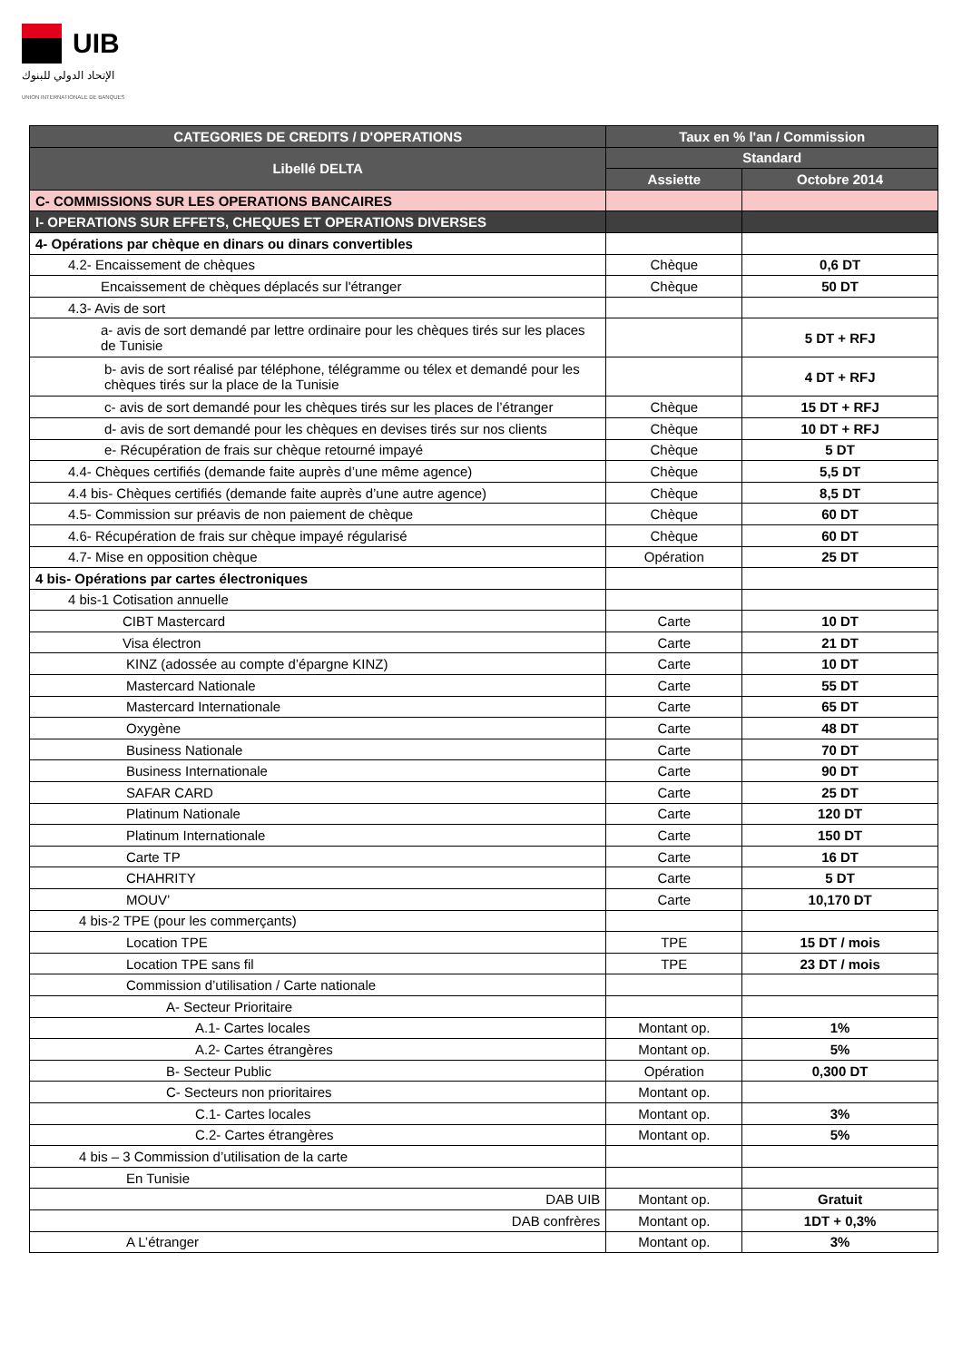UIB
الإتحاد الدولي للبنوك
UNION INTERNATIONALE DE BANQUES
| CATEGORIES DE CREDITS / D'OPERATIONS | Taux en % l'an / Commission | |
| --- | --- | --- |
| Libellé DELTA | Standard | |
| | Assiette | Octobre 2014 |
| C- COMMISSIONS SUR LES OPERATIONS BANCAIRES | | |
| I- OPERATIONS SUR EFFETS, CHEQUES ET OPERATIONS DIVERSES | | |
| 4- Opérations par chèque en dinars ou dinars convertibles | | |
| 4.2- Encaissement de chèques | Chèque | 0,6 DT |
| Encaissement de chèques déplacés sur l'étranger | Chèque | 50 DT |
| 4.3- Avis de sort | | |
| a- avis de sort demandé par lettre ordinaire pour les chèques tirés sur les places de Tunisie | | 5 DT + RFJ |
| b- avis de sort réalisé par téléphone, télégramme ou télex et demandé pour les chèques tirés sur la place de la Tunisie | | 4 DT + RFJ |
| c- avis de sort demandé pour les chèques tirés sur les places de l’étranger | Chèque | 15 DT + RFJ |
| d- avis de sort demandé pour les chèques en devises tirés sur nos clients | Chèque | 10 DT + RFJ |
| e- Récupération de frais sur chèque retourné impayé | Chèque | 5 DT |
| 4.4- Chèques certifiés (demande faite auprès d’une même agence) | Chèque | 5,5 DT |
| 4.4 bis- Chèques certifiés (demande faite auprès d’une autre agence) | Chèque | 8,5 DT |
| 4.5- Commission sur préavis de non paiement de chèque | Chèque | 60 DT |
| 4.6- Récupération de frais sur chèque impayé régularisé | Chèque | 60 DT |
| 4.7- Mise en opposition chèque | Opération | 25 DT |
| 4 bis- Opérations par cartes électroniques | | |
| 4 bis-1 Cotisation annuelle | | |
| CIBT Mastercard | Carte | 10 DT |
| Visa électron | Carte | 21 DT |
| KINZ (adossée au compte d’épargne KINZ) | Carte | 10 DT |
| Mastercard Nationale | Carte | 55 DT |
| Mastercard Internationale | Carte | 65 DT |
| Oxygène | Carte | 48 DT |
| Business Nationale | Carte | 70 DT |
| Business Internationale | Carte | 90 DT |
| SAFAR CARD | Carte | 25 DT |
| Platinum Nationale | Carte | 120 DT |
| Platinum Internationale | Carte | 150 DT |
| Carte TP | Carte | 16 DT |
| CHAHRITY | Carte | 5 DT |
| MOUV’ | Carte | 10,170 DT |
| 4 bis-2 TPE (pour les commerçants) | | |
| Location TPE | TPE | 15 DT / mois |
| Location TPE sans fil | TPE | 23 DT / mois |
| Commission d’utilisation / Carte nationale | | |
| A- Secteur Prioritaire | | |
| A.1- Cartes locales | Montant op. | 1% |
| A.2- Cartes étrangères | Montant op. | 5% |
| B- Secteur Public | Opération | 0,300 DT |
| C- Secteurs non prioritaires | Montant op. | |
| C.1- Cartes locales | Montant op. | 3% |
| C.2- Cartes étrangères | Montant op. | 5% |
| 4 bis – 3 Commission d’utilisation de la carte | | |
| En Tunisie | | |
| DAB UIB | Montant op. | Gratuit |
| DAB confrères | Montant op. | 1DT + 0,3% |
| A L’étranger | Montant op. | 3% |